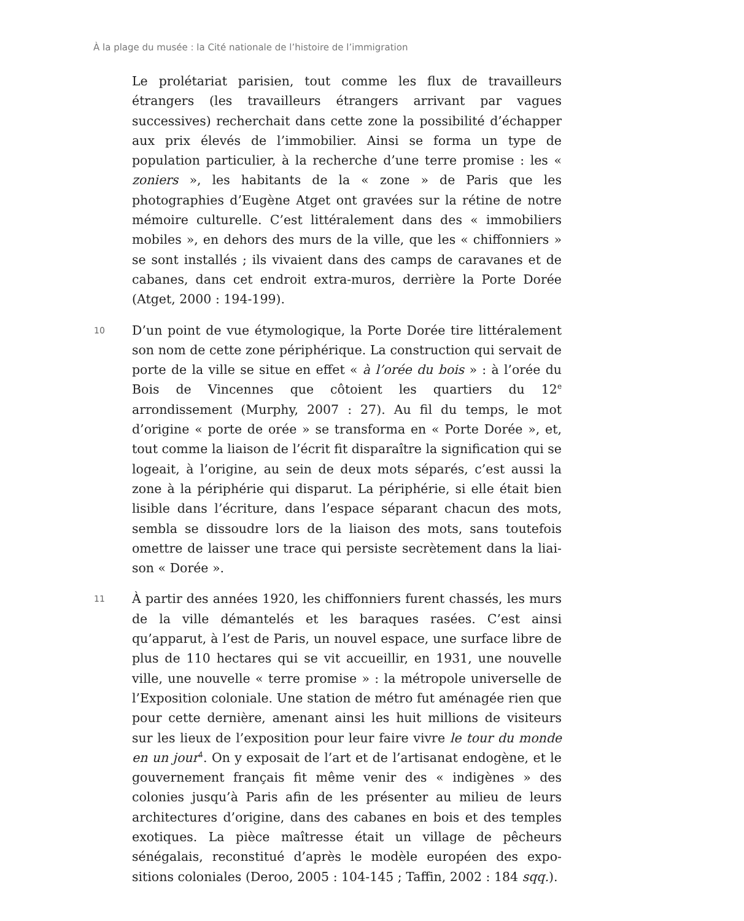À la plage du musée : la Cité nationale de l’histoire de l’immigration
Le prolétariat parisien, tout comme les flux de travailleurs étrangers (les travailleurs étrangers arrivant par vagues successives) recher­chait dans cette zone la possibilité d’échapper aux prix élevés de l’im­mobilier. Ainsi se forma un type de population particulier, à la re­cherche d’une terre promise : les « zoniers », les habitants de la « zone » de Paris que les photographies d’Eugène Atget ont gravées sur la rétine de notre mémoire culturelle. C’est littéralement dans des « immobiliers mobiles », en dehors des murs de la ville, que les « chif­fonniers » se sont installés ; ils vivaient dans des camps de caravanes et de cabanes, dans cet endroit extra-muros, derrière la Porte Dorée (Atget, 2000 : 194-199).
10
D’un point de vue étymologique, la Porte Dorée tire littéralement son nom de cette zone périphérique. La construction qui servait de porte de la ville se situe en effet « à l’orée du bois » : à l’orée du Bois de Vin­cennes que côtoient les quartiers du 12<sup>e</sup> arrondissement (Murphy, 2007 : 27). Au fil du temps, le mot d’origine « porte de orée » se trans­forma en « Porte Dorée », et, tout comme la liaison de l’écrit fit dispa­raître la signification qui se logeait, à l’origine, au sein de deux mots séparés, c’est aussi la zone à la périphérie qui disparut. La périphérie, si elle était bien lisible dans l’écriture, dans l’espace séparant chacun des mots, sembla se dissoudre lors de la liaison des mots, sans toute­fois omettre de laisser une trace qui persiste secrètement dans la liai­son « Dorée ».
11
À partir des années 1920, les chiffonniers furent chassés, les murs de la ville démantelés et les baraques rasées. C’est ainsi qu’apparut, à l’est de Paris, un nouvel espace, une surface libre de plus de 110 hec­tares qui se vit accueillir, en 1931, une nouvelle ville, une nouvelle « terre promise » : la métropole universelle de l’Exposition coloniale. Une station de métro fut aménagée rien que pour cette dernière, amenant ainsi les huit millions de visiteurs sur les lieux de l’exposition pour leur faire vivre le tour du monde en un jour<sup>4</sup>. On y exposait de l’art et de l’artisanat endogène, et le gouvernement français fit même venir des « indigènes » des colonies jusqu’à Paris afin de les présenter au milieu de leurs architectures d’origine, dans des cabanes en bois et des temples exotiques. La pièce maîtresse était un village de pê­cheurs sénégalais, reconstitué d’après le modèle européen des expo­sitions coloniales (Deroo, 2005 : 104-145 ; Taffin, 2002 : 184 sqq.).